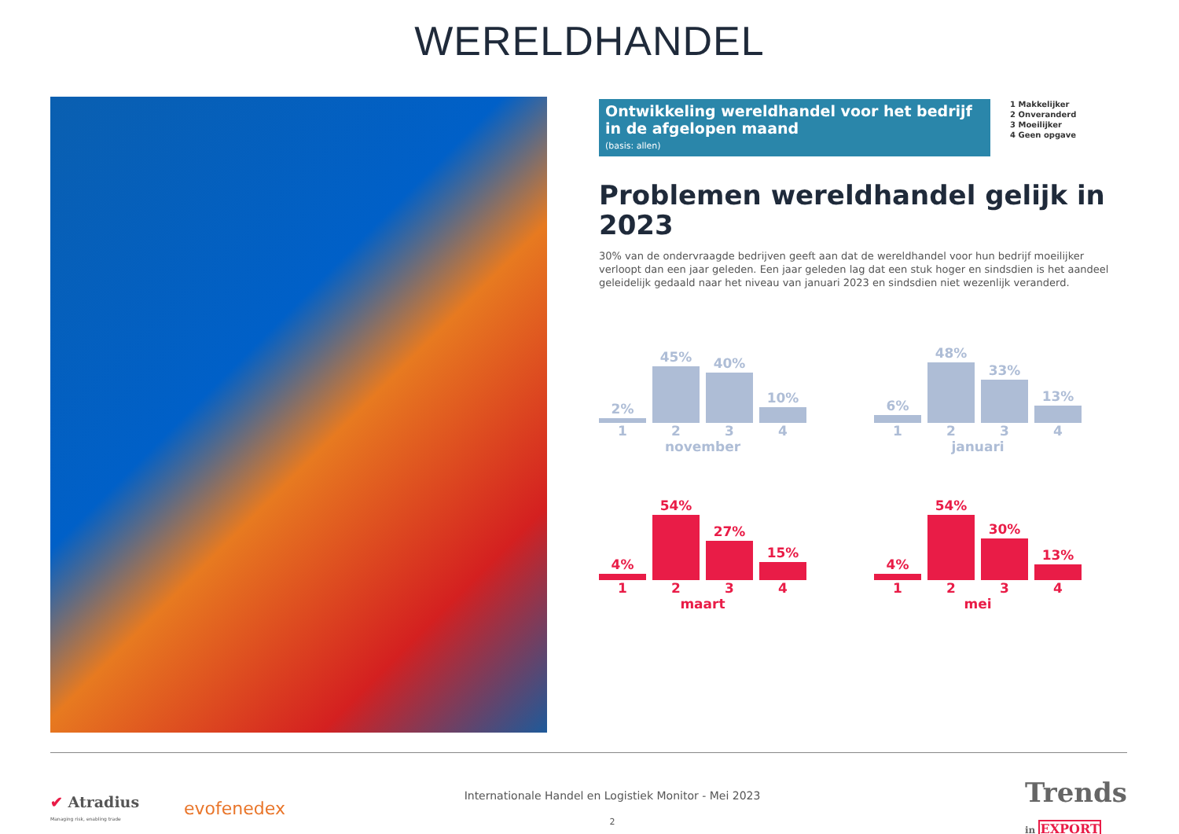WERELDHANDEL
Ontwikkeling wereldhandel voor het bedrijf in de afgelopen maand (basis: allen)
1 Makkelijker
2 Onveranderd
3 Moeilijker
4 Geen opgave
Problemen wereldhandel gelijk in 2023
30% van de ondervraagde bedrijven geeft aan dat de wereldhandel voor hun bedrijf moeilijker verloopt dan een jaar geleden. Een jaar geleden lag dat een stuk hoger en sindsdien is het aandeel geleidelijk gedaald naar het niveau van januari 2023 en sindsdien niet wezenlijk veranderd.
2%
45%
40%
10%
1 2 3 4
november
6%
48%
33%
13%
1 2 3 4
januari
4%
54%
27%
15%
1 2 3 4
maart
4%
54%
30%
13%
1 2 3 4
mei
✔ Atradius
Managing risk, enabling trade
evofenedex
Internationale Handel en Logistiek Monitor - Mei 2023
2
Trends
in EXPORT